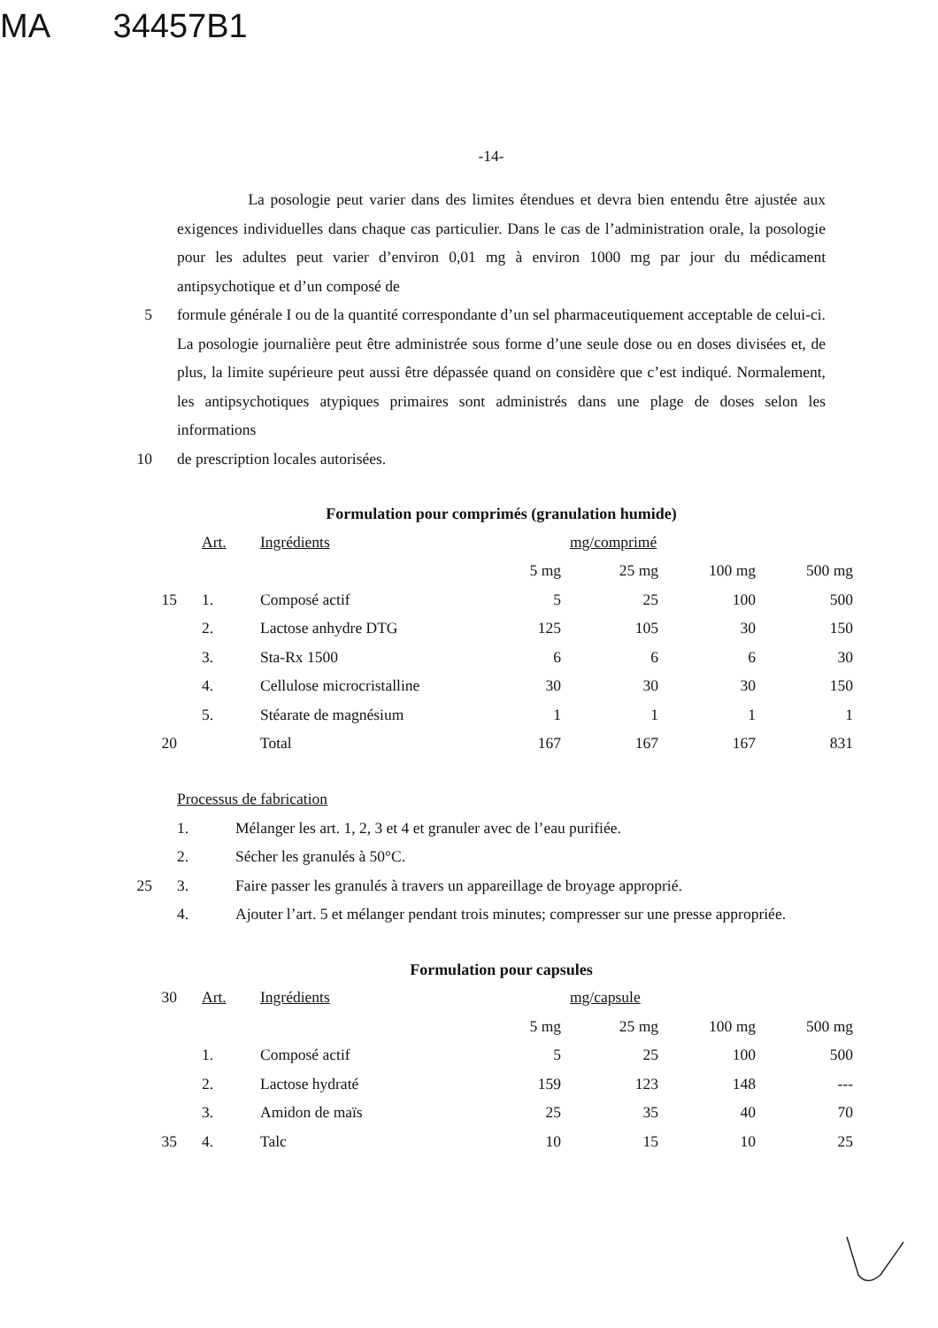MA 34457B1
-14-
La posologie peut varier dans des limites étendues et devra bien entendu être ajustée aux exigences individuelles dans chaque cas particulier. Dans le cas de l’administration orale, la posologie pour les adultes peut varier d’environ 0,01 mg à environ 1000 mg par jour du médicament antipsychotique et d’un composé de
5 formule générale I ou de la quantité correspondante d’un sel pharmaceutiquement acceptable de celui-ci. La posologie journalière peut être administrée sous forme d’une seule dose ou en doses divisées et, de plus, la limite supérieure peut aussi être dépassée quand on considère que c’est indiqué. Normalement, les antipsychotiques atypiques primaires sont administrés dans une plage de doses selon les informations
10 de prescription locales autorisées.
Formulation pour comprimés (granulation humide)
| | Art. | Ingrédients | mg/comprimé | | | |
| | | | 5 mg | 25 mg | 100 mg | 500 mg |
| 15 | 1. | Composé actif | 5 | 25 | 100 | 500 |
| | 2. | Lactose anhydre DTG | 125 | 105 | 30 | 150 |
| | 3. | Sta-Rx 1500 | 6 | 6 | 6 | 30 |
| | 4. | Cellulose microcristalline | 30 | 30 | 30 | 150 |
| | 5. | Stéarate de magnésium | 1 | 1 | 1 | 1 |
| 20 | | Total | 167 | 167 | 167 | 831 |
Processus de fabrication
1. Mélanger les art. 1, 2, 3 et 4 et granuler avec de l’eau purifiée.
2. Sécher les granulés à 50°C.
25 3. Faire passer les granulés à travers un appareillage de broyage approprié.
4. Ajouter l’art. 5 et mélanger pendant trois minutes; compresser sur une presse appropriée.
Formulation pour capsules
| 30 | Art. | Ingrédients | mg/capsule | | | |
| | | | 5 mg | 25 mg | 100 mg | 500 mg |
| | 1. | Composé actif | 5 | 25 | 100 | 500 |
| | 2. | Lactose hydraté | 159 | 123 | 148 | --- |
| | 3. | Amidon de maïs | 25 | 35 | 40 | 70 |
| 35 | 4. | Talc | 10 | 15 | 10 | 25 |